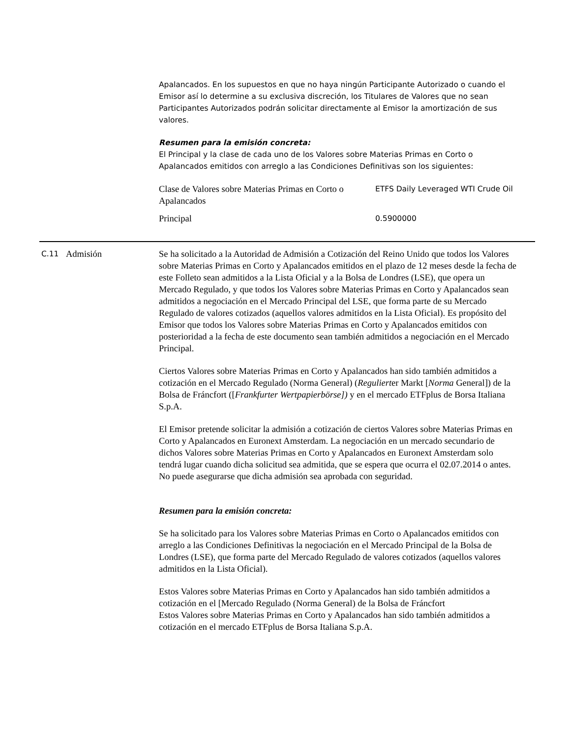Apalancados. En los supuestos en que no haya ningún Participante Autorizado o cuando el Emisor así lo determine a su exclusiva discreción, los Titulares de Valores que no sean Participantes Autorizados podrán solicitar directamente al Emisor la amortización de sus valores.
Resumen para la emisión concreta:
El Principal y la clase de cada uno de los Valores sobre Materias Primas en Corto o Apalancados emitidos con arreglo a las Condiciones Definitivas son los siguientes:
| Clase de Valores sobre Materias Primas en Corto o Apalancados | ETFS Daily Leveraged WTI Crude Oil |
| Principal | 0.5900000 |
C.11
Admisión Se ha solicitado a la Autoridad de Admisión a Cotización del Reino Unido que todos los Valores sobre Materias Primas en Corto y Apalancados emitidos en el plazo de 12 meses desde la fecha de este Folleto sean admitidos a la Lista Oficial y a la Bolsa de Londres (LSE), que opera un Mercado Regulado, y que todos los Valores sobre Materias Primas en Corto y Apalancados sean admitidos a negociación en el Mercado Principal del LSE, que forma parte de su Mercado Regulado de valores cotizados (aquellos valores admitidos en la Lista Oficial). Es propósito del Emisor que todos los Valores sobre Materias Primas en Corto y Apalancados emitidos con posterioridad a la fecha de este documento sean también admitidos a negociación en el Mercado Principal.
Ciertos Valores sobre Materias Primas en Corto y Apalancados han sido también admitidos a cotización en el Mercado Regulado (Norma General) (Regulierter Markt [Norma General]) de la Bolsa de Fráncfort ([Frankfurter Wertpapierbörse]) y en el mercado ETFplus de Borsa Italiana S.p.A.
El Emisor pretende solicitar la admisión a cotización de ciertos Valores sobre Materias Primas en Corto y Apalancados en Euronext Amsterdam. La negociación en un mercado secundario de dichos Valores sobre Materias Primas en Corto y Apalancados en Euronext Amsterdam solo tendrá lugar cuando dicha solicitud sea admitida, que se espera que ocurra el 02.07.2014 o antes. No puede asegurarse que dicha admisión sea aprobada con seguridad.
Resumen para la emisión concreta:
Se ha solicitado para los Valores sobre Materias Primas en Corto o Apalancados emitidos con arreglo a las Condiciones Definitivas la negociación en el Mercado Principal de la Bolsa de Londres (LSE), que forma parte del Mercado Regulado de valores cotizados (aquellos valores admitidos en la Lista Oficial).
Estos Valores sobre Materias Primas en Corto y Apalancados han sido también admitidos a cotización en el [Mercado Regulado (Norma General) de la Bolsa de Fráncfort
Estos Valores sobre Materias Primas en Corto y Apalancados han sido también admitidos a cotización en el mercado ETFplus de Borsa Italiana S.p.A.